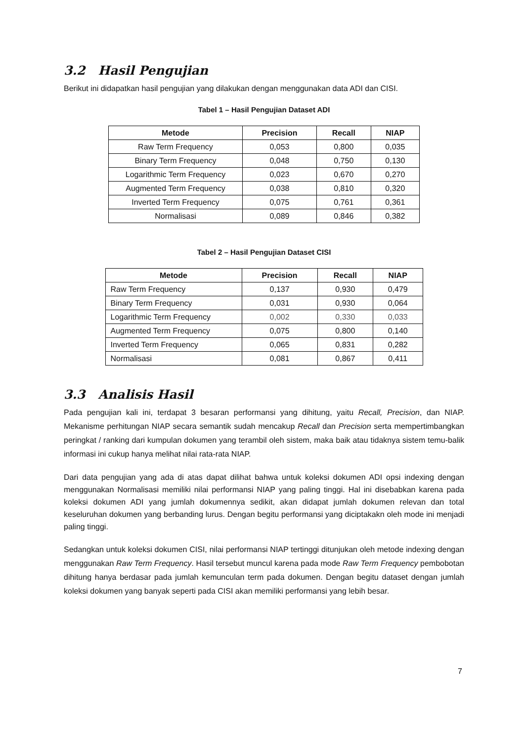3.2 Hasil Pengujian
Berikut ini didapatkan hasil pengujian yang dilakukan dengan menggunakan data ADI dan CISI.
Tabel 1 – Hasil Pengujian Dataset ADI
| Metode | Precision | Recall | NIAP |
| --- | --- | --- | --- |
| Raw Term Frequency | 0,053 | 0,800 | 0,035 |
| Binary Term Frequency | 0,048 | 0,750 | 0,130 |
| Logarithmic Term Frequency | 0,023 | 0,670 | 0,270 |
| Augmented Term Frequency | 0,038 | 0,810 | 0,320 |
| Inverted Term Frequency | 0,075 | 0,761 | 0,361 |
| Normalisasi | 0,089 | 0,846 | 0,382 |
Tabel 2 – Hasil Pengujian Dataset CISI
| Metode | Precision | Recall | NIAP |
| --- | --- | --- | --- |
| Raw Term Frequency | 0,137 | 0,930 | 0,479 |
| Binary Term Frequency | 0,031 | 0,930 | 0,064 |
| Logarithmic Term Frequency | 0,002 | 0,330 | 0,033 |
| Augmented Term Frequency | 0,075 | 0,800 | 0,140 |
| Inverted Term Frequency | 0,065 | 0,831 | 0,282 |
| Normalisasi | 0,081 | 0,867 | 0,411 |
3.3 Analisis Hasil
Pada pengujian kali ini, terdapat 3 besaran performansi yang dihitung, yaitu Recall, Precision, dan NIAP. Mekanisme perhitungan NIAP secara semantik sudah mencakup Recall dan Precision serta mempertimbangkan peringkat / ranking dari kumpulan dokumen yang terambil oleh sistem, maka baik atau tidaknya sistem temu-balik informasi ini cukup hanya melihat nilai rata-rata NIAP.
Dari data pengujian yang ada di atas dapat dilihat bahwa untuk koleksi dokumen ADI opsi indexing dengan menggunakan Normalisasi memiliki nilai performansi NIAP yang paling tinggi. Hal ini disebabkan karena pada koleksi dokumen ADI yang jumlah dokumennya sedikit, akan didapat jumlah dokumen relevan dan total keseluruhan dokumen yang berbanding lurus. Dengan begitu performansi yang diciptakakn oleh mode ini menjadi paling tinggi.
Sedangkan untuk koleksi dokumen CISI, nilai performansi NIAP tertinggi ditunjukan oleh metode indexing dengan menggunakan Raw Term Frequency. Hasil tersebut muncul karena pada mode Raw Term Frequency pembobotan dihitung hanya berdasar pada jumlah kemunculan term pada dokumen. Dengan begitu dataset dengan jumlah koleksi dokumen yang banyak seperti pada CISI akan memiliki performansi yang lebih besar.
7